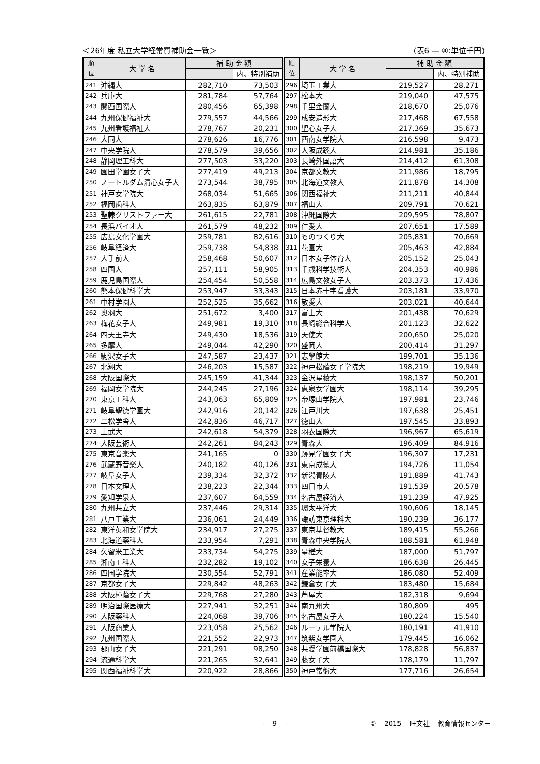＜26年度 私立大学経常費補助金一覧＞ (表6 — ④:単位千円)
| 順 位 | 大 学 名 | 補 助 金 額 | | 順 位 | 大 学 名 | 補 助 金 額 | |
| --- | --- | --- | --- | --- | --- | --- | --- |
| | | | 内、特別補助 | | | | 内、特別補助 |
| 241 | 沖縄大 | 282,710 | 73,503 | 296 | 埼玉工業大 | 219,527 | 28,271 |
| 242 | 兵庫大 | 281,784 | 57,764 | 297 | 松本大 | 219,040 | 47,575 |
| 243 | 関西国際大 | 280,456 | 65,398 | 298 | 千里金蘭大 | 218,670 | 25,076 |
| 244 | 九州保健福祉大 | 279,557 | 44,566 | 299 | 成安造形大 | 217,468 | 67,558 |
| 245 | 九州看護福祉大 | 278,767 | 20,231 | 300 | 聖心女子大 | 217,369 | 35,673 |
| 246 | 大同大 | 278,626 | 16,776 | 301 | 西南女学院大 | 216,598 | 9,473 |
| 247 | 中央学院大 | 278,579 | 39,656 | 302 | 大阪成蹊大 | 214,981 | 35,186 |
| 248 | 静岡理工科大 | 277,503 | 33,220 | 303 | 長崎外国語大 | 214,412 | 61,308 |
| 249 | 園田学園女子大 | 277,419 | 49,213 | 304 | 京都文教大 | 211,986 | 18,795 |
| 250 | ノートルダム清心女子大 | 273,544 | 38,795 | 305 | 北海道文教大 | 211,878 | 14,308 |
| 251 | 神戸女学院大 | 268,034 | 51,665 | 306 | 関西福祉大 | 211,211 | 40,844 |
| 252 | 福岡歯科大 | 263,835 | 63,879 | 307 | 福山大 | 209,791 | 70,621 |
| 253 | 聖隷クリストファー大 | 261,615 | 22,781 | 308 | 沖縄国際大 | 209,595 | 78,807 |
| 254 | 長浜バイオ大 | 261,579 | 48,232 | 309 | 仁愛大 | 207,651 | 17,589 |
| 255 | 広島文化学園大 | 259,781 | 82,616 | 310 | ものつくり大 | 205,831 | 70,669 |
| 256 | 岐阜経済大 | 259,738 | 54,838 | 311 | 花園大 | 205,463 | 42,884 |
| 257 | 大手前大 | 258,468 | 50,607 | 312 | 日本女子体育大 | 205,152 | 25,043 |
| 258 | 四国大 | 257,111 | 58,905 | 313 | 千歳科学技術大 | 204,353 | 40,986 |
| 259 | 鹿児島国際大 | 254,454 | 50,558 | 314 | 広島文教女子大 | 203,373 | 17,436 |
| 260 | 熊本保健科学大 | 253,947 | 33,343 | 315 | 日本赤十字看護大 | 203,181 | 33,970 |
| 261 | 中村学園大 | 252,525 | 35,662 | 316 | 敬愛大 | 203,021 | 40,644 |
| 262 | 奥羽大 | 251,672 | 3,400 | 317 | 富士大 | 201,438 | 70,629 |
| 263 | 梅花女子大 | 249,981 | 19,310 | 318 | 長崎総合科学大 | 201,123 | 32,622 |
| 264 | 四天王寺大 | 249,430 | 18,536 | 319 | 天使大 | 200,650 | 25,020 |
| 265 | 多摩大 | 249,044 | 42,290 | 320 | 盛岡大 | 200,414 | 31,297 |
| 266 | 駒沢女子大 | 247,587 | 23,437 | 321 | 志學館大 | 199,701 | 35,136 |
| 267 | 北翔大 | 246,203 | 15,587 | 322 | 神戸松蔭女子学院大 | 198,219 | 19,949 |
| 268 | 大阪国際大 | 245,159 | 41,344 | 323 | 金沢星稜大 | 198,137 | 50,201 |
| 269 | 福岡女学院大 | 244,245 | 27,196 | 324 | 恵泉女学園大 | 198,114 | 39,295 |
| 270 | 東京工科大 | 243,063 | 65,809 | 325 | 帝塚山学院大 | 197,981 | 23,746 |
| 271 | 岐阜聖徳学園大 | 242,916 | 20,142 | 326 | 江戸川大 | 197,638 | 25,451 |
| 272 | 二松学舎大 | 242,836 | 46,717 | 327 | 徳山大 | 197,545 | 33,893 |
| 273 | 上武大 | 242,618 | 54,379 | 328 | 羽衣国際大 | 196,967 | 65,619 |
| 274 | 大阪芸術大 | 242,261 | 84,243 | 329 | 青森大 | 196,409 | 84,916 |
| 275 | 東京音楽大 | 241,165 | 0 | 330 | 跡見学園女子大 | 196,307 | 17,231 |
| 276 | 武蔵野音楽大 | 240,182 | 40,126 | 331 | 東京成徳大 | 194,726 | 11,054 |
| 277 | 岐阜女子大 | 239,334 | 32,372 | 332 | 新潟青陵大 | 191,889 | 41,743 |
| 278 | 日本文理大 | 238,223 | 22,344 | 333 | 四日市大 | 191,539 | 20,578 |
| 279 | 愛知学泉大 | 237,607 | 64,559 | 334 | 名古屋経済大 | 191,239 | 47,925 |
| 280 | 九州共立大 | 237,446 | 29,314 | 335 | 環太平洋大 | 190,606 | 18,145 |
| 281 | 八戸工業大 | 236,061 | 24,449 | 336 | 諏訪東京理科大 | 190,239 | 36,177 |
| 282 | 東洋英和女学院大 | 234,917 | 27,275 | 337 | 東京基督教大 | 189,415 | 55,266 |
| 283 | 北海道薬科大 | 233,954 | 7,291 | 338 | 青森中央学院大 | 188,581 | 61,948 |
| 284 | 久留米工業大 | 233,734 | 54,275 | 339 | 星槎大 | 187,000 | 51,797 |
| 285 | 湘南工科大 | 232,282 | 19,102 | 340 | 女子栄養大 | 186,638 | 26,445 |
| 286 | 四国学院大 | 230,554 | 52,791 | 341 | 産業能率大 | 186,080 | 52,409 |
| 287 | 京都女子大 | 229,842 | 48,263 | 342 | 鎌倉女子大 | 183,480 | 15,684 |
| 288 | 大阪樟蔭女子大 | 229,768 | 27,280 | 343 | 芦屋大 | 182,318 | 9,694 |
| 289 | 明治国際医療大 | 227,941 | 32,251 | 344 | 南九州大 | 180,809 | 495 |
| 290 | 大阪薬科大 | 224,068 | 39,706 | 345 | 名古屋女子大 | 180,224 | 15,540 |
| 291 | 大阪商業大 | 223,058 | 25,562 | 346 | ルーテル学院大 | 180,191 | 41,910 |
| 292 | 九州国際大 | 221,552 | 22,973 | 347 | 筑紫女学園大 | 179,445 | 16,062 |
| 293 | 郡山女子大 | 221,291 | 98,250 | 348 | 共愛学園前橋国際大 | 178,828 | 56,837 |
| 294 | 流通科学大 | 221,265 | 32,641 | 349 | 藤女子大 | 178,179 | 11,797 |
| 295 | 関西福祉科学大 | 220,922 | 28,866 | 350 | 神戸常盤大 | 177,716 | 26,654 |
- 9 - © 2015 旺文社 教育情報センター